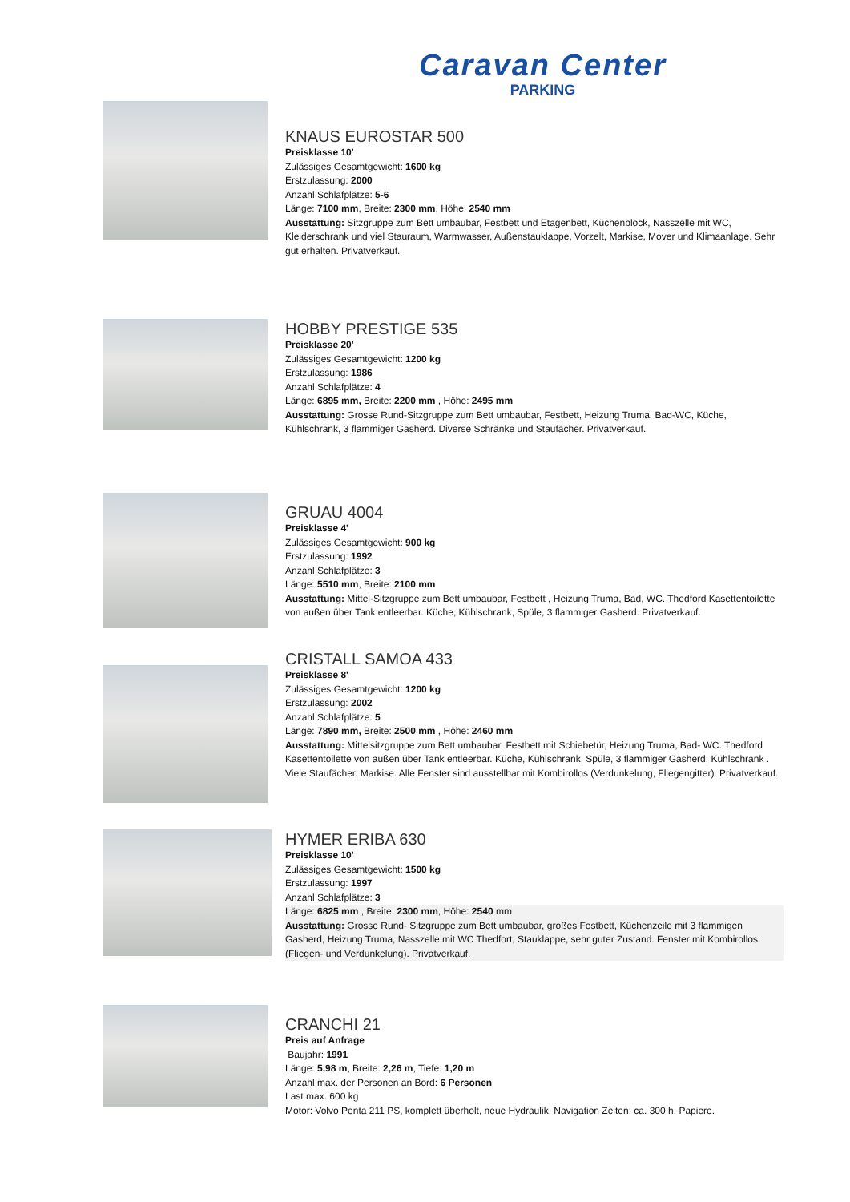Caravan Center
PARKING
KNAUS EUROSTAR 500
Preisklasse 10'
Zulässiges Gesamtgewicht: 1600 kg
Erstzulassung: 2000
Anzahl Schlafplätze: 5-6
Länge: 7100 mm, Breite: 2300 mm, Höhe: 2540 mm
Ausstattung: Sitzgruppe zum Bett umbaubar, Festbett und Etagenbett, Küchenblock, Nasszelle mit WC, Kleiderschrank und viel Stauraum, Warmwasser, Außenstauklappe, Vorzelt, Markise, Mover und Klimaanlage. Sehr gut erhalten. Privatverkauf.
HOBBY PRESTIGE 535
Preisklasse 20'
Zulässiges Gesamtgewicht: 1200 kg
Erstzulassung: 1986
Anzahl Schlafplätze: 4
Länge: 6895 mm, Breite: 2200 mm , Höhe: 2495 mm
Ausstattung: Grosse Rund-Sitzgruppe zum Bett umbaubar, Festbett, Heizung Truma, Bad-WC, Küche, Kühlschrank, 3 flammiger Gasherd. Diverse Schränke und Staufächer. Privatverkauf.
GRUAU 4004
Preisklasse 4'
Zulässiges Gesamtgewicht: 900 kg
Erstzulassung: 1992
Anzahl Schlafplätze: 3
Länge: 5510 mm, Breite: 2100 mm
Ausstattung: Mittel-Sitzgruppe zum Bett umbaubar, Festbett , Heizung Truma, Bad, WC. Thedford Kasettentoilette von außen über Tank entleerbar. Küche, Kühlschrank, Spüle, 3 flammiger Gasherd. Privatverkauf.
CRISTALL SAMOA 433
Preisklasse 8'
Zulässiges Gesamtgewicht: 1200 kg
Erstzulassung: 2002
Anzahl Schlafplätze: 5
Länge: 7890 mm, Breite: 2500 mm , Höhe: 2460 mm
Ausstattung: Mittelsitzgruppe zum Bett umbaubar, Festbett mit Schiebetür, Heizung Truma, Bad- WC. Thedford Kasettentoilette von außen über Tank entleerbar. Küche, Kühlschrank, Spüle, 3 flammiger Gasherd, Kühlschrank . Viele Staufächer. Markise. Alle Fenster sind ausstellbar mit Kombirollos (Verdunkelung, Fliegengitter). Privatverkauf.
HYMER ERIBA 630
Preisklasse 10'
Zulässiges Gesamtgewicht: 1500 kg
Erstzulassung: 1997
Anzahl Schlafplätze: 3
Länge: 6825 mm , Breite: 2300 mm, Höhe: 2540 mm
Ausstattung: Grosse Rund- Sitzgruppe zum Bett umbaubar, großes Festbett, Küchenzeile mit 3 flammigen Gasherd, Heizung Truma, Nasszelle mit WC Thedfort, Stauklappe, sehr guter Zustand. Fenster mit Kombirollos (Fliegen- und Verdunkelung). Privatverkauf.
CRANCHI 21
Preis auf Anfrage
Baujahr: 1991
Länge: 5,98 m, Breite: 2,26 m, Tiefe: 1,20 m
Anzahl max. der Personen an Bord: 6 Personen
Last max. 600 kg
Motor: Volvo Penta 211 PS, komplett überholt, neue Hydraulik. Navigation Zeiten: ca. 300 h, Papiere.